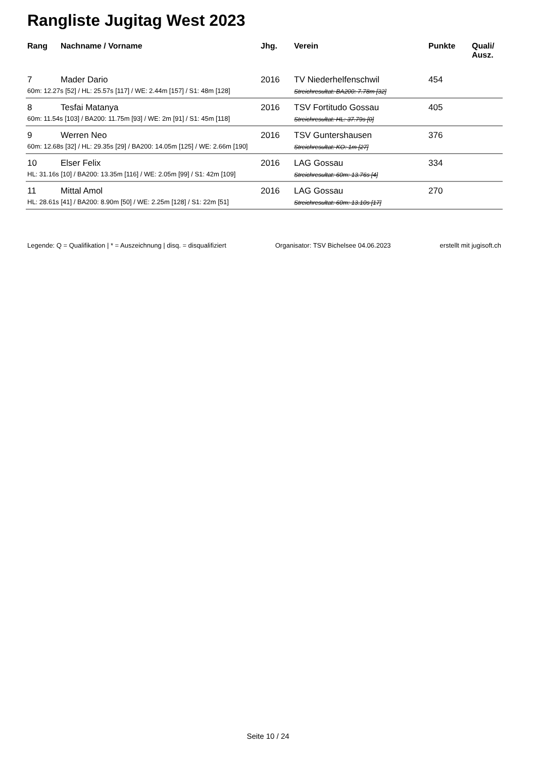Rangliste Jugitag West 2023
| Rang | Nachname / Vorname | Jhg. | Verein | Punkte | Quali/ Ausz. |
| --- | --- | --- | --- | --- | --- |
| 7 | Mader Dario | 2016 | TV Niederhelfenschwil | 454 | |
| 60m: 12.27s [52] / HL: 25.57s [117] / WE: 2.44m [157] / S1: 48m [128] | | | Streichresultat: BA200: 7.78m [32] | | |
| 8 | Tesfai Matanya | 2016 | TSV Fortitudo Gossau | 405 | |
| 60m: 11.54s [103] / BA200: 11.75m [93] / WE: 2m [91] / S1: 45m [118] | | | Streichresultat: HL: 37.79s [0] | | |
| 9 | Werren Neo | 2016 | TSV Guntershausen | 376 | |
| 60m: 12.68s [32] / HL: 29.35s [29] / BA200: 14.05m [125] / WE: 2.66m [190] | | | Streichresultat: KO: 1m [27] | | |
| 10 | Elser Felix | 2016 | LAG Gossau | 334 | |
| HL: 31.16s [10] / BA200: 13.35m [116] / WE: 2.05m [99] / S1: 42m [109] | | | Streichresultat: 60m: 13.76s [4] | | |
| 11 | Mittal Amol | 2016 | LAG Gossau | 270 | |
| HL: 28.61s [41] / BA200: 8.90m [50] / WE: 2.25m [128] / S1: 22m [51] | | | Streichresultat: 60m: 13.10s [17] | | |
Legende: Q = Qualifikation | * = Auszeichnung | disq. = disqualifiziert Organisator: TSV Bichelsee 04.06.2023 erstellt mit jugisoft.ch
Seite 10 / 24